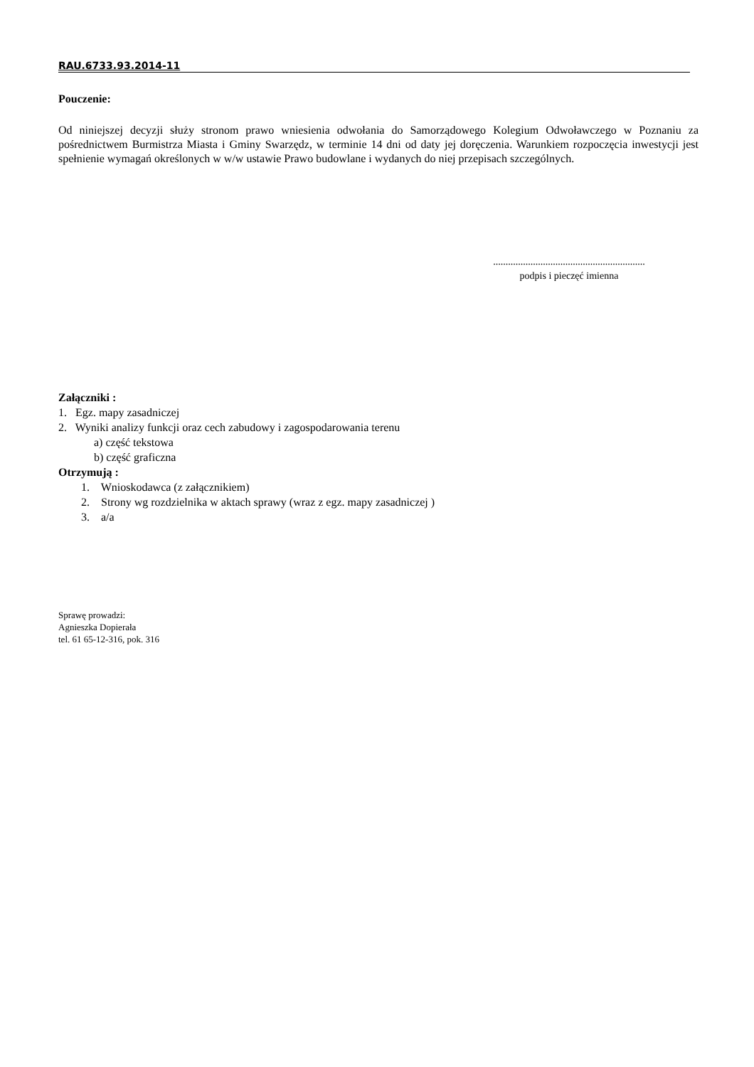RAU.6733.93.2014-11
Pouczenie:
Od niniejszej decyzji służy stronom prawo wniesienia odwołania do Samorządowego Kolegium Odwoławczego w Poznaniu za pośrednictwem Burmistrza Miasta i Gminy Swarzędz, w terminie 14 dni od daty jej doręczenia. Warunkiem rozpoczęcia inwestycji jest spełnienie wymagań określonych w w/w ustawie Prawo budowlane i wydanych do niej przepisach szczególnych.
.............................................................
podpis i pieczęć imienna
Załączniki :
1. Egz. mapy zasadniczej
2. Wyniki analizy funkcji oraz cech zabudowy i zagospodarowania terenu
a) część tekstowa
b) część graficzna
Otrzymują :
1. Wnioskodawca (z załącznikiem)
2. Strony wg rozdzielnika w aktach sprawy (wraz z egz. mapy zasadniczej )
3. a/a
Sprawę prowadzi:
Agnieszka Dopierała
tel. 61 65-12-316, pok. 316